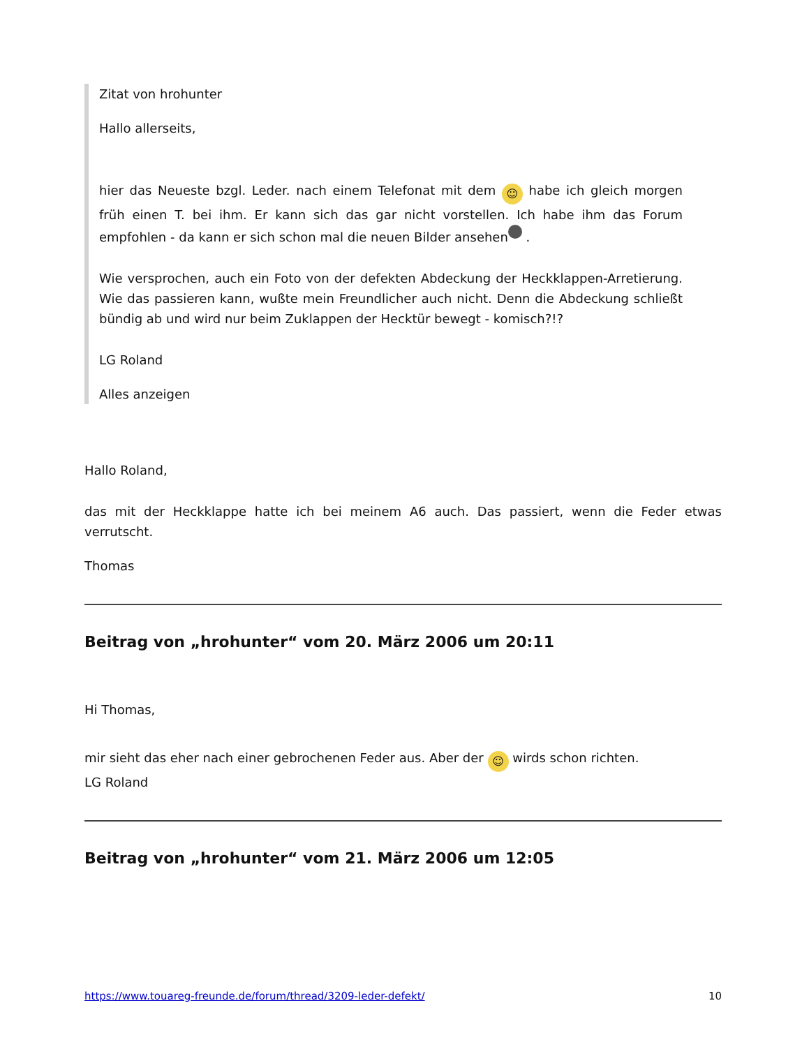Zitat von hrohunter
Hallo allerseits,
hier das Neueste bzgl. Leder. nach einem Telefonat mit dem ☺ habe ich gleich morgen früh einen T. bei ihm. Er kann sich das gar nicht vorstellen. Ich habe ihm das Forum empfohlen - da kann er sich schon mal die neuen Bilder ansehen .
Wie versprochen, auch ein Foto von der defekten Abdeckung der Heckklappen-Arretierung. Wie das passieren kann, wußte mein Freundlicher auch nicht. Denn die Abdeckung schließt bündig ab und wird nur beim Zuklappen der Hecktür bewegt - komisch?!?
LG Roland
Alles anzeigen
Hallo Roland,
das mit der Heckklappe hatte ich bei meinem A6 auch. Das passiert, wenn die Feder etwas verrutscht.
Thomas
Beitrag von „hrohunter“ vom 20. März 2006 um 20:11
Hi Thomas,
mir sieht das eher nach einer gebrochenen Feder aus. Aber der ☺ wirds schon richten.
LG Roland
Beitrag von „hrohunter“ vom 21. März 2006 um 12:05
https://www.touareg-freunde.de/forum/thread/3209-leder-defekt/ 10